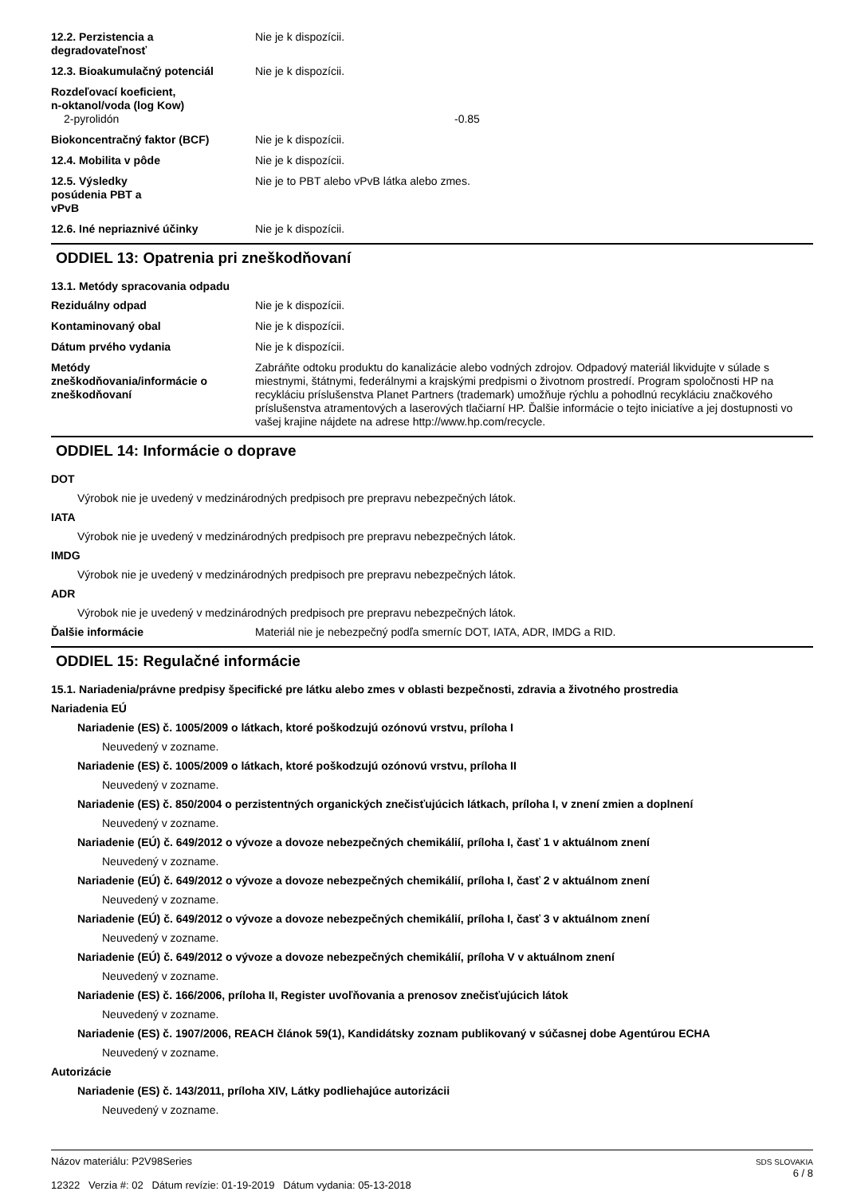12.2. Perzistencia a
degradovateľnosť
Nie je k dispozícii.
12.3. Bioakumulačný potenciál Nie je k dispozícii.
Rozdeľovací koeficient,
n-oktanol/voda (log Kow)
2-pyrolidón -0.85
Biokoncentračný faktor (BCF) Nie je k dispozícii.
12.4. Mobilita v pôde Nie je k dispozícii.
12.5. Výsledky
posúdenia PBT a
vPvB
Nie je to PBT alebo vPvB látka alebo zmes.
12.6. Iné nepriaznivé účinky Nie je k dispozícii.
ODDIEL 13: Opatrenia pri zneškodňovaní
13.1. Metódy spracovania odpadu
Reziduálny odpad Nie je k dispozícii.
Kontaminovaný obal Nie je k dispozícii.
Dátum prvého vydania Nie je k dispozícii.
Metódy
zneškodňovania/informácie o
zneškodňovaní
Zabráňte odtoku produktu do kanalizácie alebo vodných zdrojov. Odpadový materiál likvidujte v súlade s miestnymi, štátnymi, federálnymi a krajskými predpismi o životnom prostredí. Program spoločnosti HP na recykláciu príslušenstva Planet Partners (trademark) umožňuje rýchlu a pohodlnú recykláciu značkového príslušenstva atramentových a laserových tlačiarní HP. Ďalšie informácie o tejto iniciatíve a jej dostupnosti vo vašej krajine nájdete na adrese http://www.hp.com/recycle.
ODDIEL 14: Informácie o doprave
DOT
Výrobok nie je uvedený v medzinárodných predpisoch pre prepravu nebezpečných látok.
IATA
Výrobok nie je uvedený v medzinárodných predpisoch pre prepravu nebezpečných látok.
IMDG
Výrobok nie je uvedený v medzinárodných predpisoch pre prepravu nebezpečných látok.
ADR
Výrobok nie je uvedený v medzinárodných predpisoch pre prepravu nebezpečných látok.
Ďalšie informácie Materiál nie je nebezpečný podľa smerníc DOT, IATA, ADR, IMDG a RID.
ODDIEL 15: Regulačné informácie
15.1. Nariadenia/právne predpisy špecifické pre látku alebo zmes v oblasti bezpečnosti, zdravia a životného prostredia
Nariadenia EÚ
Nariadenie (ES) č. 1005/2009 o látkach, ktoré poškodzujú ozónovú vrstvu, príloha I
Neuvedený v zozname.
Nariadenie (ES) č. 1005/2009 o látkach, ktoré poškodzujú ozónovú vrstvu, príloha II
Neuvedený v zozname.
Nariadenie (ES) č. 850/2004 o perzistentných organických znečisťujúcich látkach, príloha I, v znení zmien a doplnení
Neuvedený v zozname.
Nariadenie (EÚ) č. 649/2012 o vývoze a dovoze nebezpečných chemikálií, príloha I, časť 1 v aktuálnom znení
Neuvedený v zozname.
Nariadenie (EÚ) č. 649/2012 o vývoze a dovoze nebezpečných chemikálií, príloha I, časť 2 v aktuálnom znení
Neuvedený v zozname.
Nariadenie (EÚ) č. 649/2012 o vývoze a dovoze nebezpečných chemikálií, príloha I, časť 3 v aktuálnom znení
Neuvedený v zozname.
Nariadenie (EÚ) č. 649/2012 o vývoze a dovoze nebezpečných chemikálií, príloha V v aktuálnom znení
Neuvedený v zozname.
Nariadenie (ES) č. 166/2006, príloha II, Register uvoľňovania a prenosov znečisťujúcich látok
Neuvedený v zozname.
Nariadenie (ES) č. 1907/2006, REACH článok 59(1), Kandidátsky zoznam publikovaný v súčasnej dobe Agentúrou ECHA
Neuvedený v zozname.
Autorizácie
Nariadenie (ES) č. 143/2011, príloha XIV, Látky podliehajúce autorizácii
Neuvedený v zozname.
Názov materiálu: P2V98Series
12322 Verzia #: 02 Dátum revízie: 01-19-2019 Dátum vydania: 05-13-2018
SDS SLOVAKIA
6 / 8